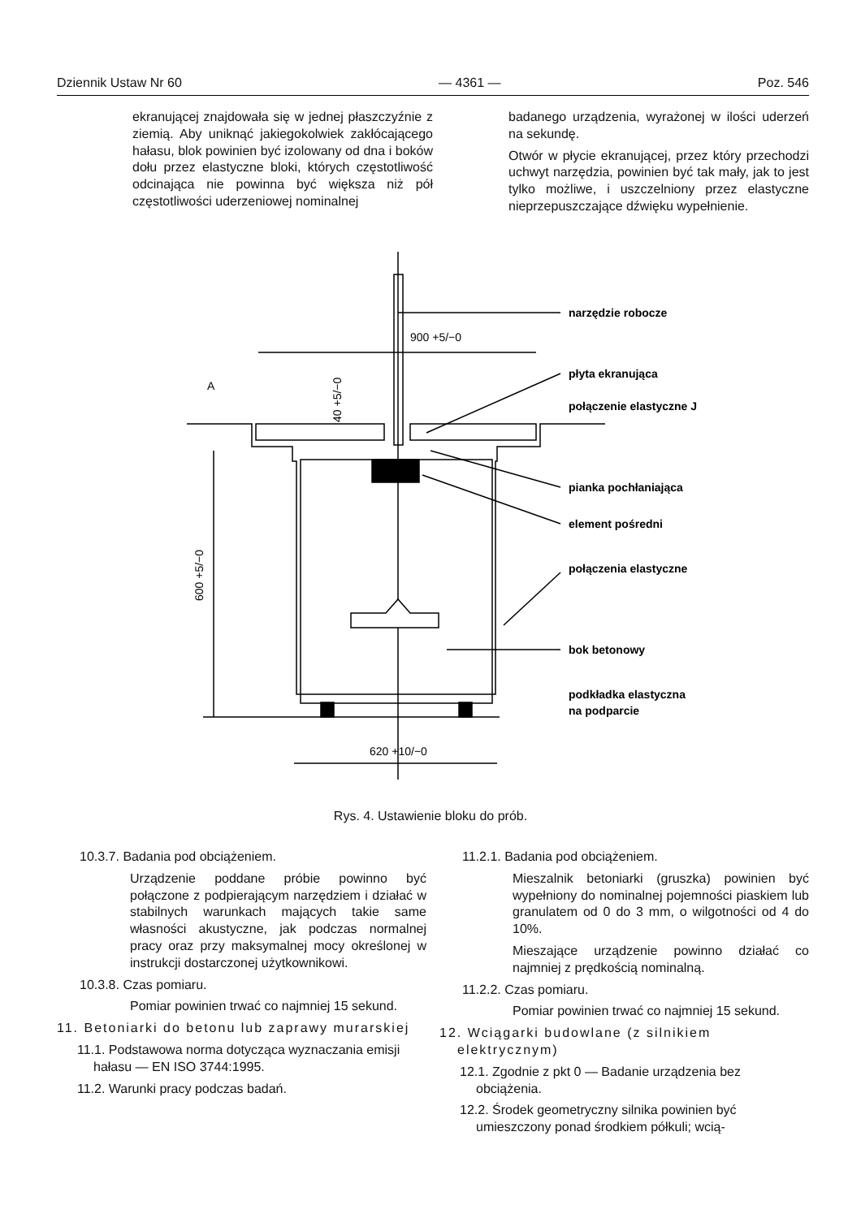Dziennik Ustaw Nr 60 — 4361 — Poz. 546
ekranującej znajdowała się w jednej płaszczyźnie z ziemią. Aby uniknąć jakiegokolwiek zakłócającego hałasu, blok powinien być izolowany od dna i boków dołu przez elastyczne bloki, których częstotliwość odcinająca nie powinna być większa niż pół częstotliwości uderzeniowej nominalnej
badanego urządzenia, wyrażonej w ilości uderzeń na sekundę.
Otwór w płycie ekranującej, przez który przechodzi uchwyt narzędzia, powinien być tak mały, jak to jest tylko możliwe, i uszczelniony przez elastyczne nieprzepuszczające dźwięku wypełnienie.
narzędzie robocze
płyta ekranująca
połączenie elastyczne J
pianka pochłaniająca
element pośredni
połączenia elastyczne
bok betonowy
podkładka elastyczna
na podparcie
900 +5/−0
620 +10/−0
600 +5/−0
40 +5/−0
A
Rys. 4. Ustawienie bloku do prób.
10.3.7. Badania pod obciążeniem.
Urządzenie poddane próbie powinno być połączone z podpierającym narzędziem i działać w stabilnych warunkach mających takie same własności akustyczne, jak podczas normalnej pracy oraz przy maksymalnej mocy określonej w instrukcji dostarczonej użytkownikowi.
10.3.8. Czas pomiaru.
Pomiar powinien trwać co najmniej 15 sekund.
11. Betoniarki do betonu lub zaprawy murarskiej
11.1. Podstawowa norma dotycząca wyznaczania emisji hałasu — EN ISO 3744:1995.
11.2. Warunki pracy podczas badań.
11.2.1. Badania pod obciążeniem.
Mieszalnik betoniarki (gruszka) powinien być wypełniony do nominalnej pojemności piaskiem lub granulatem od 0 do 3 mm, o wilgotności od 4 do 10%.
Mieszające urządzenie powinno działać co najmniej z prędkością nominalną.
11.2.2. Czas pomiaru.
Pomiar powinien trwać co najmniej 15 sekund.
12. Wciągarki budowlane (z silnikiem elektrycznym)
12.1. Zgodnie z pkt 0 — Badanie urządzenia bez obciążenia.
12.2. Środek geometryczny silnika powinien być umieszczony ponad środkiem półkuli; wcią-